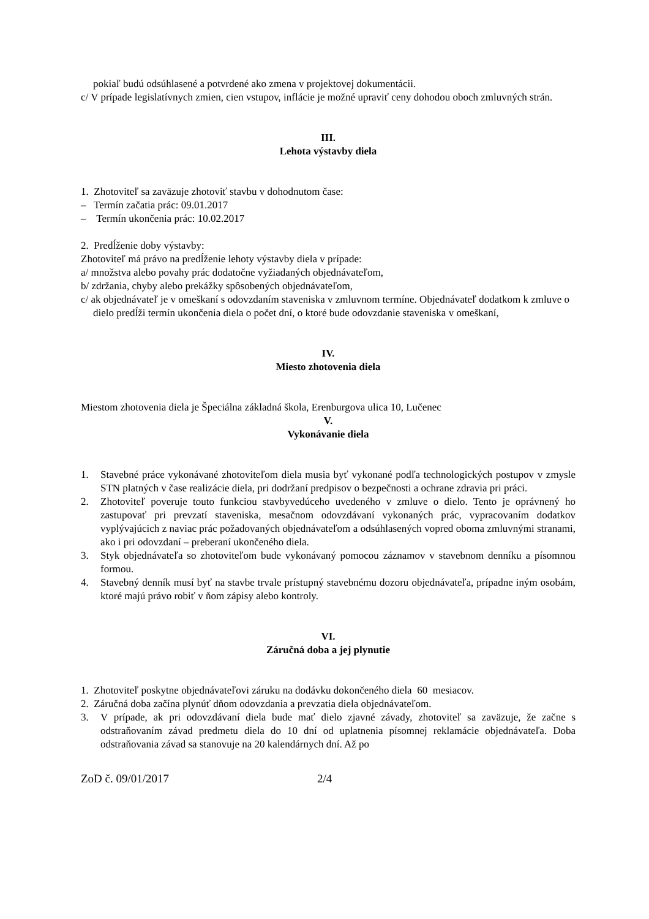pokiaľ budú odsúhlasené a potvrdené ako zmena v projektovej dokumentácii.
c/ V prípade legislatívnych zmien, cien vstupov, inflácie je možné upraviť ceny dohodou oboch zmluvných strán.
III.
Lehota výstavby diela
1. Zhotoviteľ sa zaväzuje zhotoviť stavbu v dohodnutom čase:
– Termín začatia prác: 09.01.2017
– Termín ukončenia prác: 10.02.2017
2. Predĺženie doby výstavby:
Zhotoviteľ má právo na predĺženie lehoty výstavby diela v prípade:
a/ množstva alebo povahy prác dodatočne vyžiadaných objednávateľom,
b/ zdržania, chyby alebo prekážky spôsobených objednávateľom,
c/ ak objednávateľ je v omeškaní s odovzdaním staveniska v zmluvnom termíne. Objednávateľ dodatkom k zmluve o dielo predĺži termín ukončenia diela o počet dní, o ktoré bude odovzdanie staveniska v omeškaní,
IV.
Miesto zhotovenia diela
Miestom zhotovenia diela je Špeciálna základná škola, Erenburgova ulica 10, Lučenec
V.
Vykonávanie diela
1. Stavebné práce vykonávané zhotoviteľom diela musia byť vykonané podľa technologických postupov v zmysle STN platných v čase realizácie diela, pri dodržaní predpisov o bezpečnosti a ochrane zdravia pri práci.
2. Zhotoviteľ poveruje touto funkciou stavbyvedúceho uvedeného v zmluve o dielo. Tento je oprávnený ho zastupovať pri prevzatí staveniska, mesačnom odovzdávaní vykonaných prác, vypracovaním dodatkov vyplývajúcich z naviac prác požadovaných objednávateľom a odsúhlasených vopred oboma zmluvnými stranami, ako i pri odovzdaní – preberaní ukončeného diela.
3. Styk objednávateľa so zhotoviteľom bude vykonávaný pomocou záznamov v stavebnom denníku a písomnou formou.
4. Stavebný denník musí byť na stavbe trvale prístupný stavebnému dozoru objednávateľa, prípadne iným osobám, ktoré majú právo robiť v ňom zápisy alebo kontroly.
VI.
Záručná doba a jej plynutie
1. Zhotoviteľ poskytne objednávateľovi záruku na dodávku dokončeného diela 60 mesiacov.
2. Záručná doba začína plynúť dňom odovzdania a prevzatia diela objednávateľom.
3. V prípade, ak pri odovzdávaní diela bude mať dielo zjavné závady, zhotoviteľ sa zaväzuje, že začne s odstraňovaním závad predmetu diela do 10 dní od uplatnenia písomnej reklamácie objednávateľa. Doba odstraňovania závad sa stanovuje na 20 kalendárnych dní. Až po
ZoD č. 09/01/2017 2/4